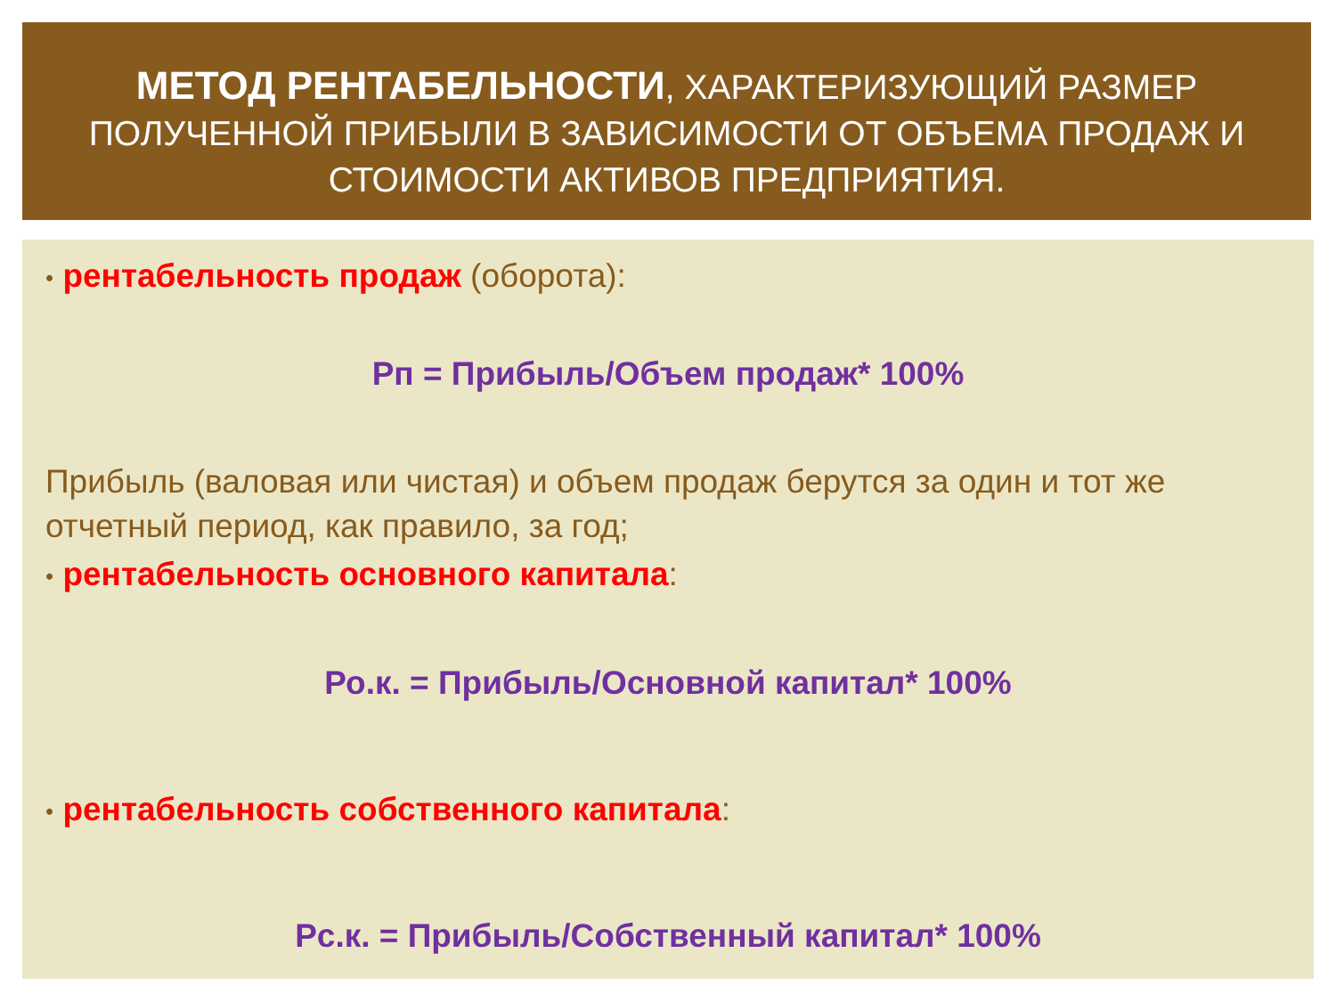МЕТОД РЕНТАБЕЛЬНОСТИ, ХАРАКТЕРИЗУЮЩИЙ РАЗМЕР ПОЛУЧЕННОЙ ПРИБЫЛИ В ЗАВИСИМОСТИ ОТ ОБЪЕМА ПРОДАЖ И СТОИМОСТИ АКТИВОВ ПРЕДПРИЯТИЯ.
• рентабельность продаж (оборота):
Рп = Прибыль/Объем продаж* 100%
Прибыль (валовая или чистая) и объем продаж берутся за один и тот же отчетный период, как правило, за год;
• рентабельность основного капитала:
Ро.к. = Прибыль/Основной капитал* 100%
• рентабельность собственного капитала:
Рс.к. = Прибыль/Собственный капитал* 100%